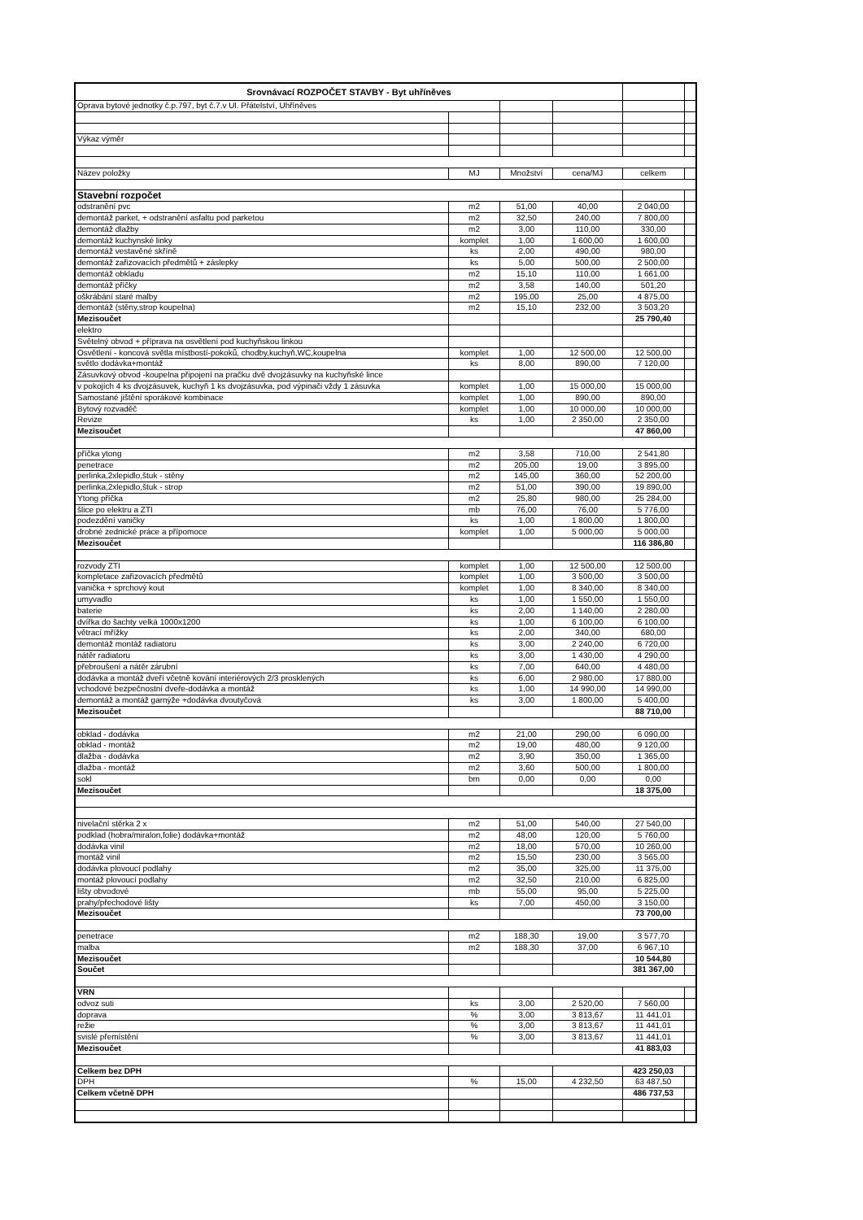| Srovnávací ROZPOČET STAVBY - Byt uhříněves | | | | | |
| Oprava bytové jednotky č.p.797, byt č.7.v Ul. Přátelství, Uhříněves | | | | | |
| Výkaz výměr | | | | | |
| Název položky | MJ | Množství | cena/MJ | celkem | |
| Stavební rozpočet | | | | | |
| odstranění pvc | m2 | 51,00 | 40,00 | 2 040,00 | |
| demontáž parket, + odstranění asfaltu pod parketou | m2 | 32,50 | 240,00 | 7 800,00 | |
| demontáž dlažby | m2 | 3,00 | 110,00 | 330,00 | |
| demontáž kuchynské linky | komplet | 1,00 | 1 600,00 | 1 600,00 | |
| demontáž vestavěné skříně | ks | 2,00 | 490,00 | 980,00 | |
| demontáž zařizovacích předmětů + záslepky | ks | 5,00 | 500,00 | 2 500,00 | |
| demontáž obkladu | m2 | 15,10 | 110,00 | 1 661,00 | |
| demontáž příčky | m2 | 3,58 | 140,00 | 501,20 | |
| oškrábání staré malby | m2 | 195,00 | 25,00 | 4 875,00 | |
| demontáž (stěny,strop koupelna) | m2 | 15,10 | 232,00 | 3 503,20 | |
| Mezisoučet | | | | 25 790,40 | |
| elektro | | | | | |
| Světelný obvod + příprava na osvětlení pod kuchyňskou linkou | | | | | |
| Osvětlení - koncová světla místbostí-pokoků, chodby,kuchyň,WC,koupelna | komplet | 1,00 | 12 500,00 | 12 500,00 | |
| světlo dodávka+montáž | ks | 8,00 | 890,00 | 7 120,00 | |
| Zásuvkový obvod -koupelna připojení na pračku dvě dvojzásuvky na kuchyňské lince | | | | | |
| v pokojích 4 ks dvojzásuvek, kuchyň 1 ks dvojzásuvka, pod výpinači vždy 1 zásuvka | komplet | 1,00 | 15 000,00 | 15 000,00 | |
| Samostané jištění sporákové kombinace | komplet | 1,00 | 890,00 | 890,00 | |
| Bytový rozvaděč | komplet | 1,00 | 10 000,00 | 10 000,00 | |
| Revize | ks | 1,00 | 2 350,00 | 2 350,00 | |
| Mezisoučet | | | | 47 860,00 | |
| příčka ytong | m2 | 3,58 | 710,00 | 2 541,80 | |
| penetrace | m2 | 205,00 | 19,00 | 3 895,00 | |
| perlinka,2xlepidlo,štuk - stěny | m2 | 145,00 | 360,00 | 52 200,00 | |
| perlinka,2xlepidlo,štuk - strop | m2 | 51,00 | 390,00 | 19 890,00 | |
| Ytong příčka | m2 | 25,80 | 980,00 | 25 284,00 | |
| šlice po elektru a ZTI | mb | 76,00 | 76,00 | 5 776,00 | |
| podezdění vaničky | ks | 1,00 | 1 800,00 | 1 800,00 | |
| drobné zednické práce a přípomoce | komplet | 1,00 | 5 000,00 | 5 000,00 | |
| Mezisoučet | | | | 116 386,80 | |
| rozvody ZTI | komplet | 1,00 | 12 500,00 | 12 500,00 | |
| kompletace zařizovacích předmětů | komplet | 1,00 | 3 500,00 | 3 500,00 | |
| vanička + sprchový kout | komplet | 1,00 | 8 340,00 | 8 340,00 | |
| umyvadlo | ks | 1,00 | 1 550,00 | 1 550,00 | |
| baterie | ks | 2,00 | 1 140,00 | 2 280,00 | |
| dvířka do šachty velká 1000x1200 | ks | 1,00 | 6 100,00 | 6 100,00 | |
| větrací mřížky | ks | 2,00 | 340,00 | 680,00 | |
| demontáž montáž radiatoru | ks | 3,00 | 2 240,00 | 6 720,00 | |
| nátěr radiatoru | ks | 3,00 | 1 430,00 | 4 290,00 | |
| přebroušení a nátěr zárubní | ks | 7,00 | 640,00 | 4 480,00 | |
| dodávka a montáž dveří včetně kování interiérových 2/3 prosklených | ks | 6,00 | 2 980,00 | 17 880,00 | |
| vchodové bezpečnostní dveře-dodávka a montáž | ks | 1,00 | 14 990,00 | 14 990,00 | |
| demontáž a montáž garnýže +dodávka dvoutyčová | ks | 3,00 | 1 800,00 | 5 400,00 | |
| Mezisoučet | | | | 88 710,00 | |
| obklad - dodávka | m2 | 21,00 | 290,00 | 6 090,00 | |
| obklad - montáž | m2 | 19,00 | 480,00 | 9 120,00 | |
| dlažba - dodávka | m2 | 3,90 | 350,00 | 1 365,00 | |
| dlažba - montáž | m2 | 3,60 | 500,00 | 1 800,00 | |
| sokl | bm | 0,00 | 0,00 | 0,00 | |
| Mezisoučet | | | | 18 375,00 | |
| nivelační stěrka 2 x | m2 | 51,00 | 540,00 | 27 540,00 | |
| podklad (hobra/miralon,folie) dodávka+montáž | m2 | 48,00 | 120,00 | 5 760,00 | |
| dodávka vinil | m2 | 18,00 | 570,00 | 10 260,00 | |
| montáž vinil | m2 | 15,50 | 230,00 | 3 565,00 | |
| dodávka plovoucí podlahy | m2 | 35,00 | 325,00 | 11 375,00 | |
| montáž plovoucí podlahy | m2 | 32,50 | 210,00 | 6 825,00 | |
| lišty obvodové | mb | 55,00 | 95,00 | 5 225,00 | |
| prahy/přechodové lišty | ks | 7,00 | 450,00 | 3 150,00 | |
| Mezisoučet | | | | 73 700,00 | |
| penetrace | m2 | 188,30 | 19,00 | 3 577,70 | |
| malba | m2 | 188,30 | 37,00 | 6 967,10 | |
| Mezisoučet | | | | 10 544,80 | |
| Součet | | | | 381 367,00 | |
| VRN | | | | | |
| odvoz suti | ks | 3,00 | 2 520,00 | 7 560,00 | |
| doprava | % | 3,00 | 3 813,67 | 11 441,01 | |
| režie | % | 3,00 | 3 813,67 | 11 441,01 | |
| svislé přemístění | % | 3,00 | 3 813,67 | 11 441,01 | |
| Mezisoučet | | | | 41 883,03 | |
| Celkem bez DPH | | | | 423 250,03 | |
| DPH | % | 15,00 | 4 232,50 | 63 487,50 | |
| Celkem včetně DPH | | | | 486 737,53 | |